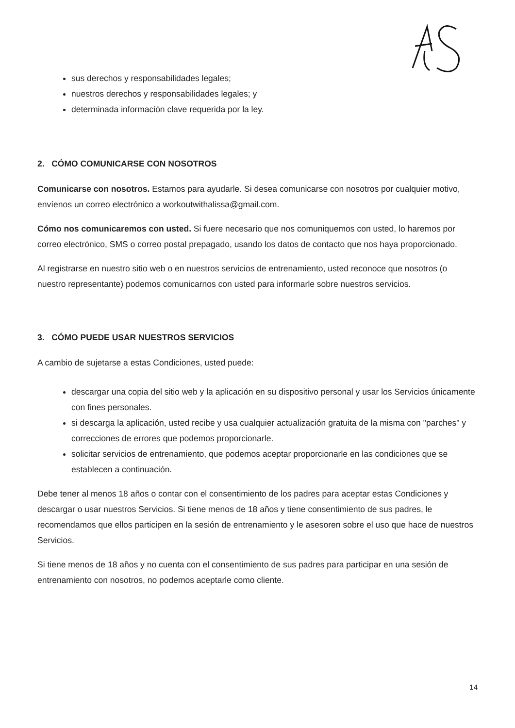sus derechos y responsabilidades legales;
nuestros derechos y responsabilidades legales; y
determinada información clave requerida por la ley.
2. CÓMO COMUNICARSE CON NOSOTROS
Comunicarse con nosotros. Estamos para ayudarle. Si desea comunicarse con nosotros por cualquier motivo, envíenos un correo electrónico a workoutwithalissa@gmail.com.
Cómo nos comunicaremos con usted. Si fuere necesario que nos comuniquemos con usted, lo haremos por correo electrónico, SMS o correo postal prepagado, usando los datos de contacto que nos haya proporcionado.
Al registrarse en nuestro sitio web o en nuestros servicios de entrenamiento, usted reconoce que nosotros (o nuestro representante) podemos comunicarnos con usted para informarle sobre nuestros servicios.
3. CÓMO PUEDE USAR NUESTROS SERVICIOS
A cambio de sujetarse a estas Condiciones, usted puede:
descargar una copia del sitio web y la aplicación en su dispositivo personal y usar los Servicios únicamente con fines personales.
si descarga la aplicación, usted recibe y usa cualquier actualización gratuita de la misma con "parches" y correcciones de errores que podemos proporcionarle.
solicitar servicios de entrenamiento, que podemos aceptar proporcionarle en las condiciones que se establecen a continuación.
Debe tener al menos 18 años o contar con el consentimiento de los padres para aceptar estas Condiciones y descargar o usar nuestros Servicios. Si tiene menos de 18 años y tiene consentimiento de sus padres, le recomendamos que ellos participen en la sesión de entrenamiento y le asesoren sobre el uso que hace de nuestros Servicios.
Si tiene menos de 18 años y no cuenta con el consentimiento de sus padres para participar en una sesión de entrenamiento con nosotros, no podemos aceptarle como cliente.
14